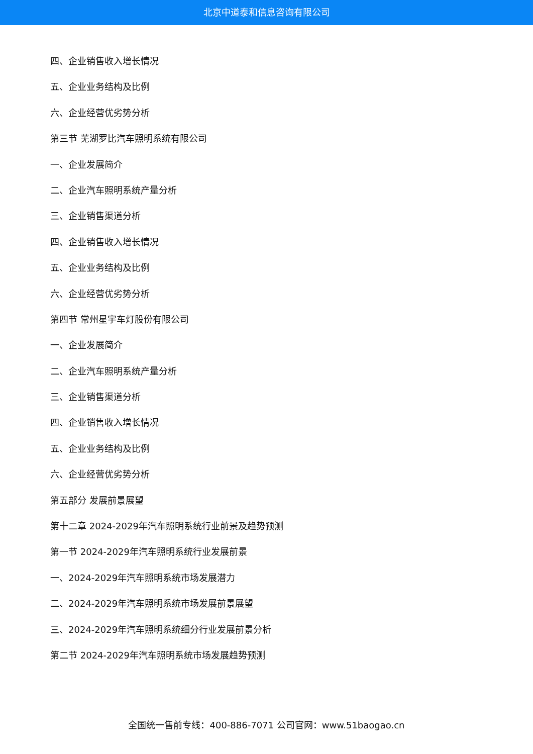北京中道泰和信息咨询有限公司
四、企业销售收入增长情况
五、企业业务结构及比例
六、企业经营优劣势分析
第三节 芜湖罗比汽车照明系统有限公司
一、企业发展简介
二、企业汽车照明系统产量分析
三、企业销售渠道分析
四、企业销售收入增长情况
五、企业业务结构及比例
六、企业经营优劣势分析
第四节 常州星宇车灯股份有限公司
一、企业发展简介
二、企业汽车照明系统产量分析
三、企业销售渠道分析
四、企业销售收入增长情况
五、企业业务结构及比例
六、企业经营优劣势分析
第五部分 发展前景展望
第十二章 2024-2029年汽车照明系统行业前景及趋势预测
第一节 2024-2029年汽车照明系统行业发展前景
一、2024-2029年汽车照明系统市场发展潜力
二、2024-2029年汽车照明系统市场发展前景展望
三、2024-2029年汽车照明系统细分行业发展前景分析
第二节 2024-2029年汽车照明系统市场发展趋势预测
全国统一售前专线：400-886-7071 公司官网：www.51baogao.cn